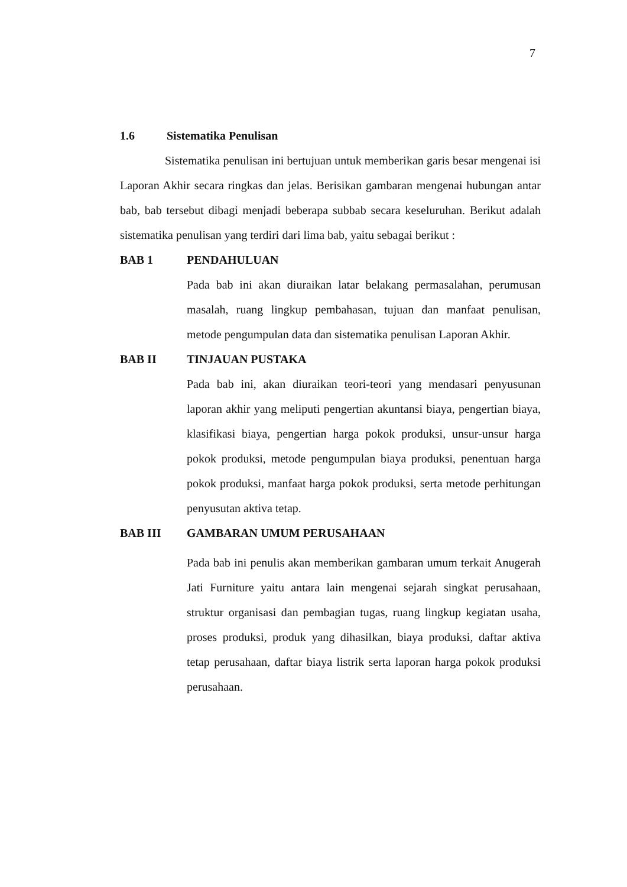7
1.6 Sistematika Penulisan
Sistematika penulisan ini bertujuan untuk memberikan garis besar mengenai isi Laporan Akhir secara ringkas dan jelas. Berisikan gambaran mengenai hubungan antar bab, bab tersebut dibagi menjadi beberapa subbab secara keseluruhan. Berikut adalah sistematika penulisan yang terdiri dari lima bab, yaitu sebagai berikut :
BAB 1 PENDAHULUAN
Pada bab ini akan diuraikan latar belakang permasalahan, perumusan masalah, ruang lingkup pembahasan, tujuan dan manfaat penulisan, metode pengumpulan data dan sistematika penulisan Laporan Akhir.
BAB II TINJAUAN PUSTAKA
Pada bab ini, akan diuraikan teori-teori yang mendasari penyusunan laporan akhir yang meliputi pengertian akuntansi biaya, pengertian biaya, klasifikasi biaya, pengertian harga pokok produksi, unsur-unsur harga pokok produksi, metode pengumpulan biaya produksi, penentuan harga pokok produksi, manfaat harga pokok produksi, serta metode perhitungan penyusutan aktiva tetap.
BAB III GAMBARAN UMUM PERUSAHAAN
Pada bab ini penulis akan memberikan gambaran umum terkait Anugerah Jati Furniture yaitu antara lain mengenai sejarah singkat perusahaan, struktur organisasi dan pembagian tugas, ruang lingkup kegiatan usaha, proses produksi, produk yang dihasilkan, biaya produksi, daftar aktiva tetap perusahaan, daftar biaya listrik serta laporan harga pokok produksi perusahaan.